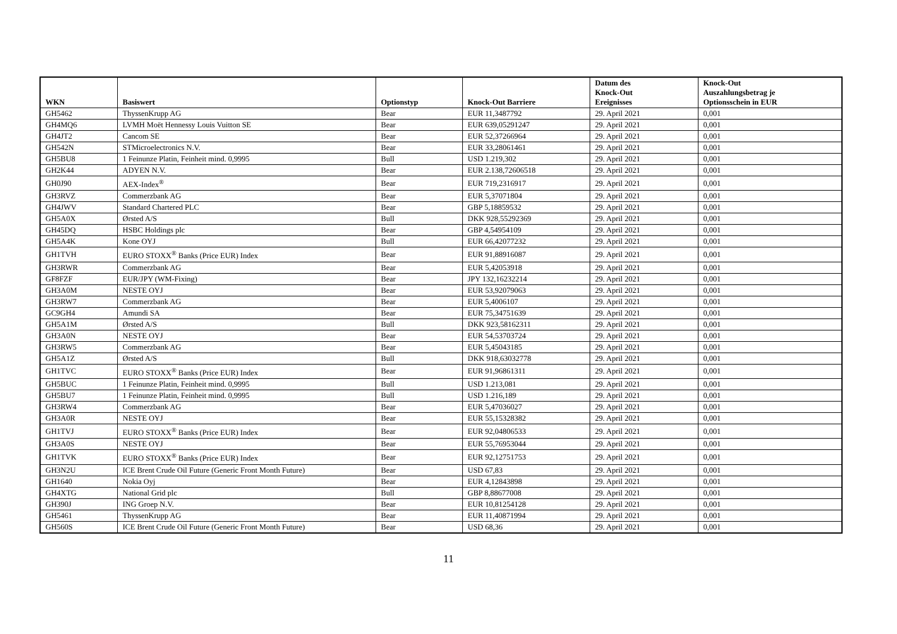| WKN | Basiswert | Optionstyp | Knock-Out Barriere | Datum des Knock-Out Ereignisses | Knock-Out Auszahlungsbetrag je Optionsschein in EUR |
| --- | --- | --- | --- | --- | --- |
| GH5462 | ThyssenKrupp AG | Bear | EUR 11,3487792 | 29. April 2021 | 0,001 |
| GH4MQ6 | LVMH Moët Hennessy Louis Vuitton SE | Bear | EUR 639,05291247 | 29. April 2021 | 0,001 |
| GH4JT2 | Cancom SE | Bear | EUR 52,37266964 | 29. April 2021 | 0,001 |
| GH542N | STMicroelectronics N.V. | Bear | EUR 33,28061461 | 29. April 2021 | 0,001 |
| GH5BU8 | 1 Feinunze Platin, Feinheit mind. 0,9995 | Bull | USD 1.219,302 | 29. April 2021 | 0,001 |
| GH2K44 | ADYEN N.V. | Bear | EUR 2.138,72606518 | 29. April 2021 | 0,001 |
| GH0J90 | AEX-Index<sup>®</sup> | Bear | EUR 719,2316917 | 29. April 2021 | 0,001 |
| GH3RVZ | Commerzbank AG | Bear | EUR 5,37071804 | 29. April 2021 | 0,001 |
| GH4JWV | Standard Chartered PLC | Bear | GBP 5,18859532 | 29. April 2021 | 0,001 |
| GH5A0X | Ørsted A/S | Bull | DKK 928,55292369 | 29. April 2021 | 0,001 |
| GH45DQ | HSBC Holdings plc | Bear | GBP 4,54954109 | 29. April 2021 | 0,001 |
| GH5A4K | Kone OYJ | Bull | EUR 66,42077232 | 29. April 2021 | 0,001 |
| GH1TVH | EURO STOXX<sup>®</sup> Banks (Price EUR) Index | Bear | EUR 91,88916087 | 29. April 2021 | 0,001 |
| GH3RWR | Commerzbank AG | Bear | EUR 5,42053918 | 29. April 2021 | 0,001 |
| GF8FZF | EUR/JPY (WM-Fixing) | Bear | JPY 132,16232214 | 29. April 2021 | 0,001 |
| GH3A0M | NESTE OYJ | Bear | EUR 53,92079063 | 29. April 2021 | 0,001 |
| GH3RW7 | Commerzbank AG | Bear | EUR 5,4006107 | 29. April 2021 | 0,001 |
| GC9GH4 | Amundi SA | Bear | EUR 75,34751639 | 29. April 2021 | 0,001 |
| GH5A1M | Ørsted A/S | Bull | DKK 923,58162311 | 29. April 2021 | 0,001 |
| GH3A0N | NESTE OYJ | Bear | EUR 54,53703724 | 29. April 2021 | 0,001 |
| GH3RW5 | Commerzbank AG | Bear | EUR 5,45043185 | 29. April 2021 | 0,001 |
| GH5A1Z | Ørsted A/S | Bull | DKK 918,63032778 | 29. April 2021 | 0,001 |
| GH1TVC | EURO STOXX<sup>®</sup> Banks (Price EUR) Index | Bear | EUR 91,96861311 | 29. April 2021 | 0,001 |
| GH5BUC | 1 Feinunze Platin, Feinheit mind. 0,9995 | Bull | USD 1.213,081 | 29. April 2021 | 0,001 |
| GH5BU7 | 1 Feinunze Platin, Feinheit mind. 0,9995 | Bull | USD 1.216,189 | 29. April 2021 | 0,001 |
| GH3RW4 | Commerzbank AG | Bear | EUR 5,47036027 | 29. April 2021 | 0,001 |
| GH3A0R | NESTE OYJ | Bear | EUR 55,15328382 | 29. April 2021 | 0,001 |
| GH1TVJ | EURO STOXX<sup>®</sup> Banks (Price EUR) Index | Bear | EUR 92,04806533 | 29. April 2021 | 0,001 |
| GH3A0S | NESTE OYJ | Bear | EUR 55,76953044 | 29. April 2021 | 0,001 |
| GH1TVK | EURO STOXX<sup>®</sup> Banks (Price EUR) Index | Bear | EUR 92,12751753 | 29. April 2021 | 0,001 |
| GH3N2U | ICE Brent Crude Oil Future (Generic Front Month Future) | Bear | USD 67,83 | 29. April 2021 | 0,001 |
| GH1640 | Nokia Oyj | Bear | EUR 4,12843898 | 29. April 2021 | 0,001 |
| GH4XTG | National Grid plc | Bull | GBP 8,88677008 | 29. April 2021 | 0,001 |
| GH390J | ING Groep N.V. | Bear | EUR 10,81254128 | 29. April 2021 | 0,001 |
| GH5461 | ThyssenKrupp AG | Bear | EUR 11,40871994 | 29. April 2021 | 0,001 |
| GH560S | ICE Brent Crude Oil Future (Generic Front Month Future) | Bear | USD 68,36 | 29. April 2021 | 0,001 |
11